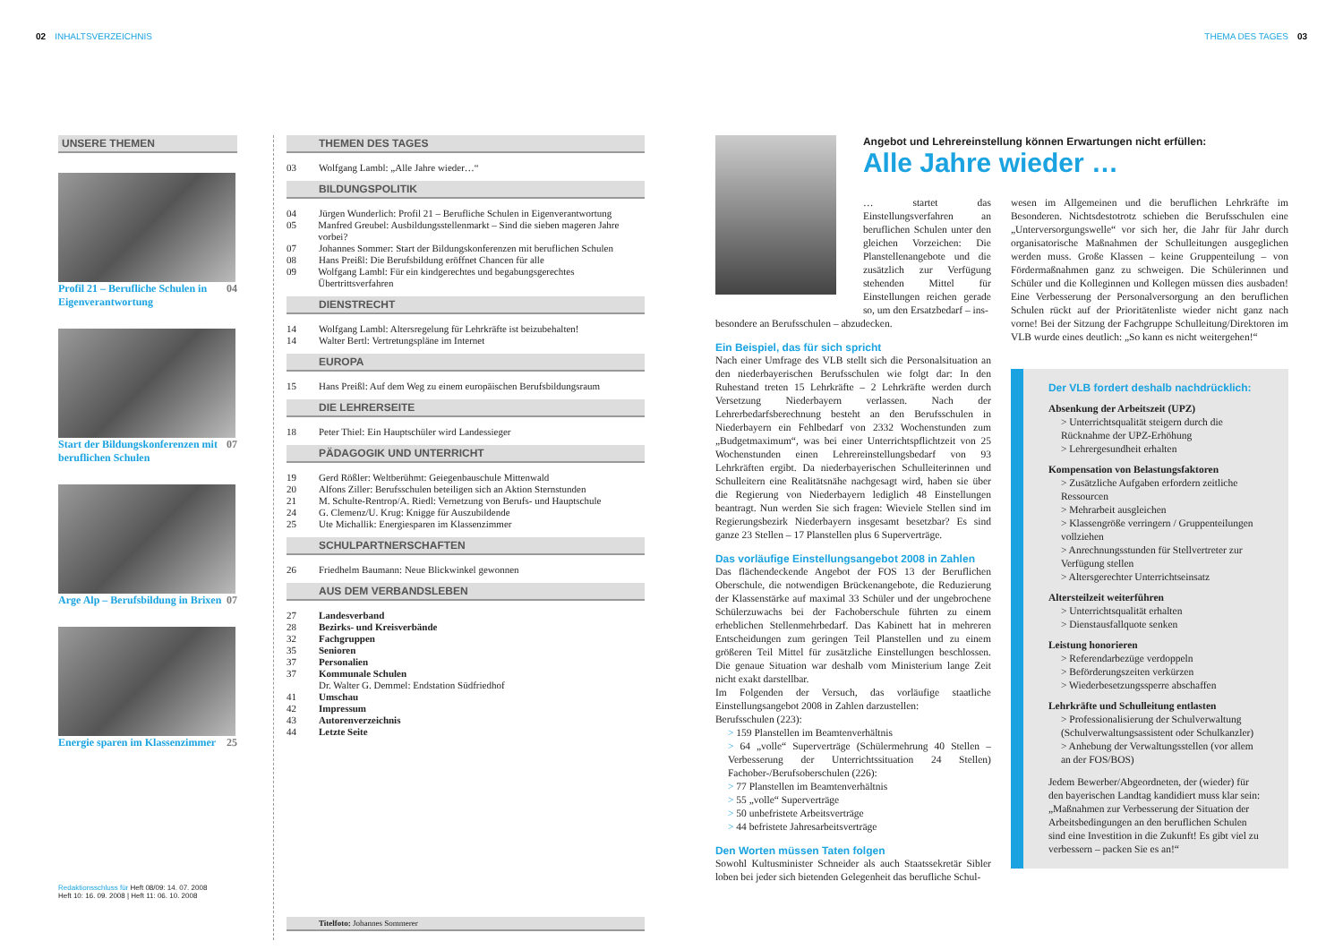02 INHALTSVERZEICHNIS
UNSERE THEMEN
Profil 21 – Berufliche Schulen in Eigenverantwortung 04
Start der Bildungskonferenzen mit beruflichen Schulen 07
Arge Alp – Berufsbildung in Brixen 07
Energie sparen im Klassenzimmer 25
Redaktionsschluss für Heft 08/09: 14. 07. 2008
Heft 10: 16. 09. 2008 | Heft 11: 06. 10. 2008
THEMEN DES TAGES
03 Wolfgang Lambl: „Alle Jahre wieder…“
BILDUNGSPOLITIK
04 Jürgen Wunderlich: Profil 21 – Berufliche Schulen in Eigenverantwortung
05 Manfred Greubel: Ausbildungsstellenmarkt – Sind die sieben mageren Jahre vorbei?
07 Johannes Sommer: Start der Bildungskonferenzen mit beruflichen Schulen
08 Hans Preißl: Die Berufsbildung eröffnet Chancen für alle
09 Wolfgang Lambl: Für ein kindgerechtes und begabungsgerechtes Übertrittsverfahren
DIENSTRECHT
14 Wolfgang Lambl: Altersregelung für Lehrkräfte ist beizubehalten!
14 Walter Bertl: Vertretungspläne im Internet
EUROPA
15 Hans Preißl: Auf dem Weg zu einem europäischen Berufsbildungsraum
DIE LEHRERSEITE
18 Peter Thiel: Ein Hauptschüler wird Landessieger
PÄDAGOGIK UND UNTERRICHT
19 Gerd Rößler: Weltberühmt: Geiegenbauschule Mittenwald
20 Alfons Ziller: Berufsschulen beteiligen sich an Aktion Sternstunden
21 M. Schulte-Rentrop/A. Riedl: Vernetzung von Berufs- und Hauptschule
24 G. Clemenz/U. Krug: Knigge für Auszubildende
25 Ute Michallik: Energiesparen im Klassenzimmer
SCHULPARTNERSCHAFTEN
26 Friedhelm Baumann: Neue Blickwinkel gewonnen
AUS DEM VERBANDSLEBEN
27 Landesverband
28 Bezirks- und Kreisverbände
32 Fachgruppen
35 Senioren
37 Personalien
37 Kommunale Schulen
Dr. Walter G. Demmel: Endstation Südfriedhof
41 Umschau
42 Impressum
43 Autorenverzeichnis
44 Letzte Seite
Titelfoto: Johannes Sommerer
THEMA DES TAGES 03
Angebot und Lehrereinstellung können Erwartungen nicht erfüllen:
Alle Jahre wieder …
… startet das Einstellungsverfahren an beruflichen Schulen unter den gleichen Vorzeichen: Die Planstellenangebote und die zusätzlich zur Verfügung stehenden Mittel für Einstellungen reichen gerade so, um den Ersatzbedarf – ins-
besondere an Berufsschulen – abzudecken.
Ein Beispiel, das für sich spricht
Nach einer Umfrage des VLB stellt sich die Personalsituation an den niederbayerischen Berufsschulen wie folgt dar: In den Ruhestand treten 15 Lehrkräfte – 2 Lehrkräfte werden durch Versetzung Niederbayern verlassen. Nach der Lehrerbedarfsberechnung besteht an den Berufsschulen in Niederbayern ein Fehlbedarf von 2332 Wochenstunden zum „Budgetmaximum“, was bei einer Unterrichtspflichtzeit von 25 Wochenstunden einen Lehrereinstellungsbedarf von 93 Lehrkräften ergibt. Da niederbayerischen Schulleiterinnen und Schulleitern eine Realitätsnähe nachgesagt wird, haben sie über die Regierung von Niederbayern lediglich 48 Einstellungen beantragt. Nun werden Sie sich fragen: Wieviele Stellen sind im Regierungsbezirk Niederbayern insgesamt besetzbar? Es sind ganze 23 Stellen – 17 Planstellen plus 6 Superverträge.
Das vorläufige Einstellungsangebot 2008 in Zahlen
Das flächendeckende Angebot der FOS 13 der Beruflichen Oberschule, die notwendigen Brückenangebote, die Reduzierung der Klassenstärke auf maximal 33 Schüler und der ungebrochene Schülerzuwachs bei der Fachoberschule führten zu einem erheblichen Stellenmehrbedarf. Das Kabinett hat in mehreren Entscheidungen zum geringen Teil Planstellen und zu einem größeren Teil Mittel für zusätzliche Einstellungen beschlossen. Die genaue Situation war deshalb vom Ministerium lange Zeit nicht exakt darstellbar.
Im Folgenden der Versuch, das vorläufige staatliche Einstellungsangebot 2008 in Zahlen darzustellen:
Berufsschulen (223):
> 159 Planstellen im Beamtenverhältnis
> 64 „volle“ Superverträge (Schülermehrung 40 Stellen – Verbesserung der Unterrichtssituation 24 Stellen) Fachober-/Berufsoberschulen (226):
> 77 Planstellen im Beamtenverhältnis
> 55 „volle“ Superverträge
> 50 unbefristete Arbeitsverträge
> 44 befristete Jahresarbeitsverträge
Den Worten müssen Taten folgen
Sowohl Kultusminister Schneider als auch Staatssekretär Sibler loben bei jeder sich bietenden Gelegenheit das berufliche Schul-
wesen im Allgemeinen und die beruflichen Lehrkräfte im Besonderen. Nichtsdestotrotz schieben die Berufsschulen eine „Unterversorgungswelle“ vor sich her, die Jahr für Jahr durch organisatorische Maßnahmen der Schulleitungen ausgeglichen werden muss. Große Klassen – keine Gruppenteilung – von Fördermaßnahmen ganz zu schweigen. Die Schülerinnen und Schüler und die Kolleginnen und Kollegen müssen dies ausbaden! Eine Verbesserung der Personalversorgung an den beruflichen Schulen rückt auf der Prioritätenliste wieder nicht ganz nach vorne! Bei der Sitzung der Fachgruppe Schulleitung/Direktoren im VLB wurde eines deutlich: „So kann es nicht weitergehen!“
Der VLB fordert deshalb nachdrücklich:
Absenkung der Arbeitszeit (UPZ)
> Unterrichtsqualität steigern durch die Rücknahme der UPZ-Erhöhung
> Lehrergesundheit erhalten
Kompensation von Belastungsfaktoren
> Zusätzliche Aufgaben erfordern zeitliche Ressourcen
> Mehrarbeit ausgleichen
> Klassengröße verringern / Gruppenteilungen vollziehen
> Anrechnungsstunden für Stellvertreter zur Verfügung stellen
> Altersgerechter Unterrichtseinsatz
Altersteilzeit weiterführen
> Unterrichtsqualität erhalten
> Dienstausfallquote senken
Leistung honorieren
> Referendarbezüge verdoppeln
> Beförderungszeiten verkürzen
> Wiederbesetzungssperre abschaffen
Lehrkräfte und Schulleitung entlasten
> Professionalisierung der Schulverwaltung (Schulverwaltungsassistent oder Schulkanzler)
> Anhebung der Verwaltungsstellen (vor allem an der FOS/BOS)
Jedem Bewerber/Abgeordneten, der (wieder) für den bayerischen Landtag kandidiert muss klar sein: „Maßnahmen zur Verbesserung der Situation der Arbeitsbedingungen an den beruflichen Schulen sind eine Investition in die Zukunft! Es gibt viel zu verbessern – packen Sie es an!“